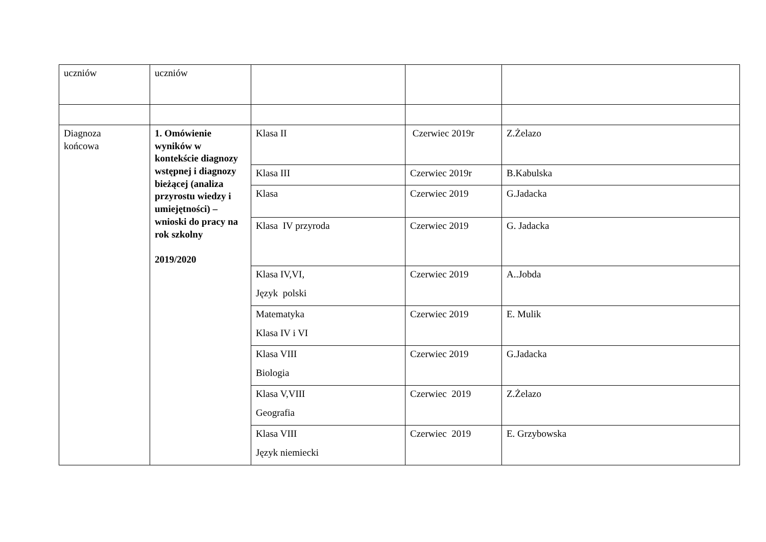| uczniów | uczniów | | | |
| Diagnoza końcowa | 1. Omówienie wyników w kontekście diagnozy wstępnej i diagnozy bieżącej (analiza przyrostu wiedzy i umiejętności) – wnioski do pracy na rok szkolny 2019/2020 | Klasa II | Czerwiec 2019r | Z.Żelazo |
| | | Klasa III | Czerwiec 2019r | B.Kabulska |
| | | Klasa | Czerwiec 2019 | G.Jadacka |
| | | Klasa IV przyroda | Czerwiec 2019 | G. Jadacka |
| | | Klasa IV,VI, Język polski | Czerwiec 2019 | A..Jobda |
| | | Matematyka Klasa IV i VI | Czerwiec 2019 | E. Mulik |
| | | Klasa VIII Biologia | Czerwiec 2019 | G.Jadacka |
| | | Klasa V,VIII Geografia | Czerwiec 2019 | Z.Żelazo |
| | | Klasa VIII Język niemiecki | Czerwiec 2019 | E. Grzybowska |